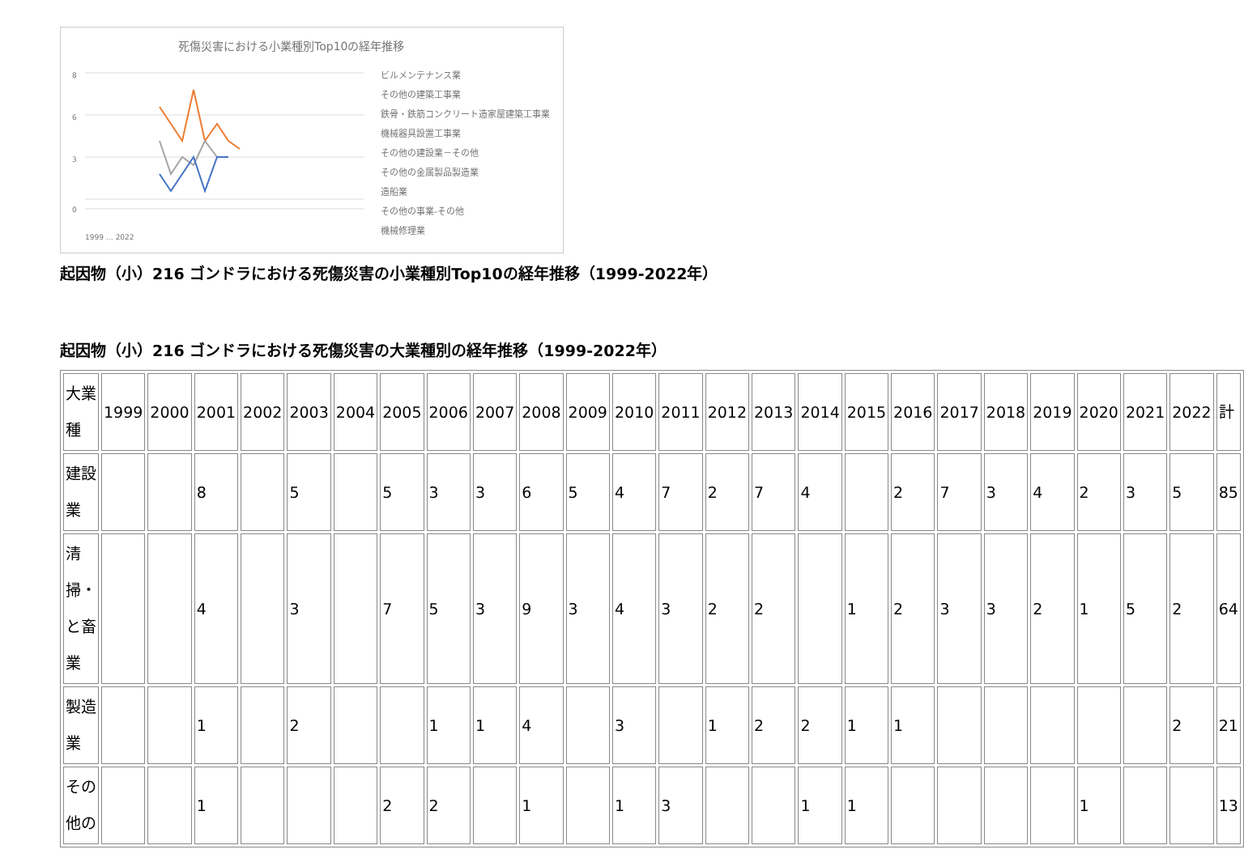死傷災害における小業種別Top10の経年推移
8
6
3
0
ビルメンテナンス業
その他の建築工事業
鉄骨・鉄筋コンクリート造家屋建築工事業
機械器具設置工事業
その他の建設業－その他
その他の金属製品製造業
造船業
その他の事業-その他
機械修理業
1999 … 2022
起因物（小）216 ゴンドラにおける死傷災害の小業種別Top10の経年推移（1999-2022年）
起因物（小）216 ゴンドラにおける死傷災害の大業種別の経年推移（1999-2022年）
| 大業種 | 1999 | 2000 | 2001 | 2002 | 2003 | 2004 | 2005 | 2006 | 2007 | 2008 | 2009 | 2010 | 2011 | 2012 | 2013 | 2014 | 2015 | 2016 | 2017 | 2018 | 2019 | 2020 | 2021 | 2022 | 計 |
| 建設業 | | | 8 | | 5 | | 5 | 3 | 3 | 6 | 5 | 4 | 7 | 2 | 7 | 4 | | 2 | 7 | 3 | 4 | 2 | 3 | 5 | 85 |
| 清掃・と畜業 | | | 4 | | 3 | | 7 | 5 | 3 | 9 | 3 | 4 | 3 | 2 | 2 | | 1 | 2 | 3 | 3 | 2 | 1 | 5 | 2 | 64 |
| 製造業 | | | 1 | | 2 | | | 1 | 1 | 4 | | 3 | | 1 | 2 | 2 | 1 | 1 | | | | | | 2 | 21 |
| その他の | | | 1 | | | | 2 | 2 | | 1 | | 1 | 3 | | | 1 | 1 | | | | | 1 | | | 13 |